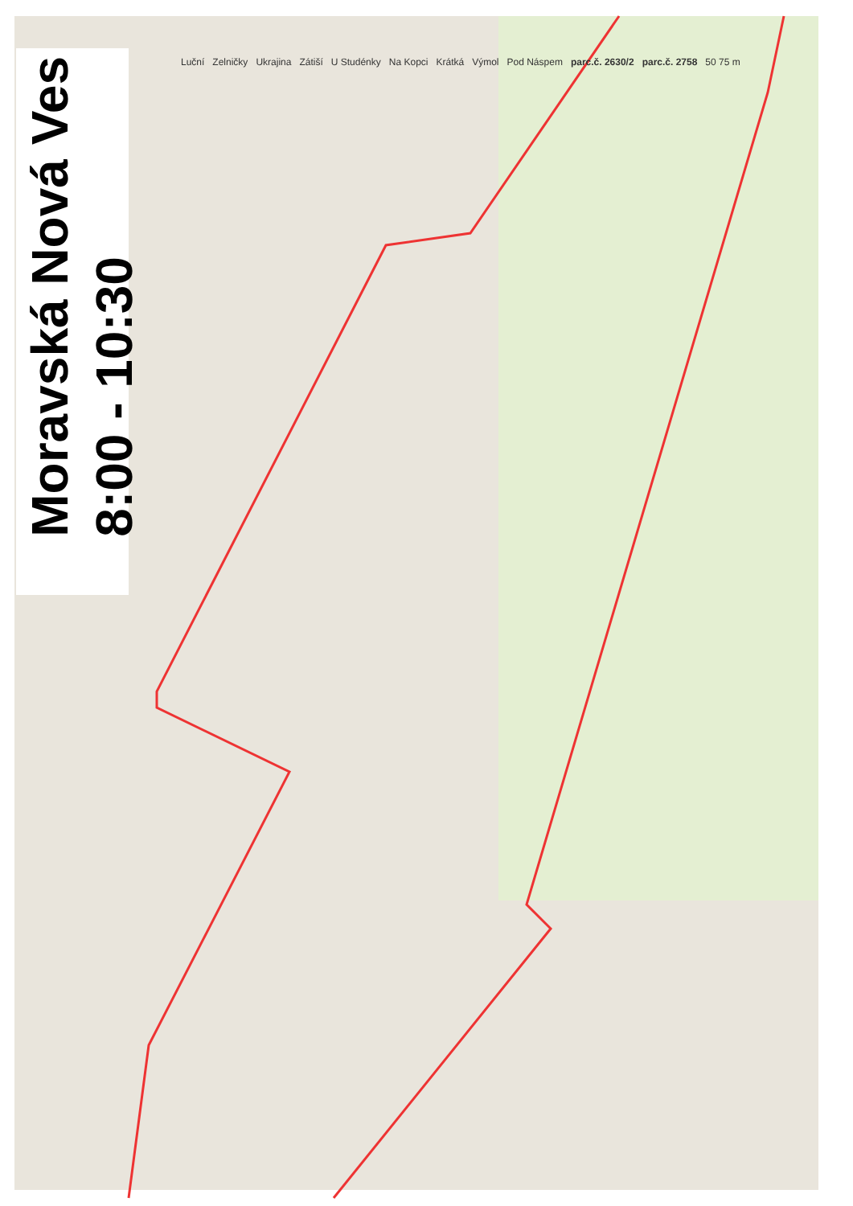Moravská Nová Ves
8:00 - 10:30
Luční Zelničky Ukrajina Zátiší U Studénky Na Kopci Krátká Výmol Pod Náspem parc.č. 2630/2 parc.č. 2758 50 75 m